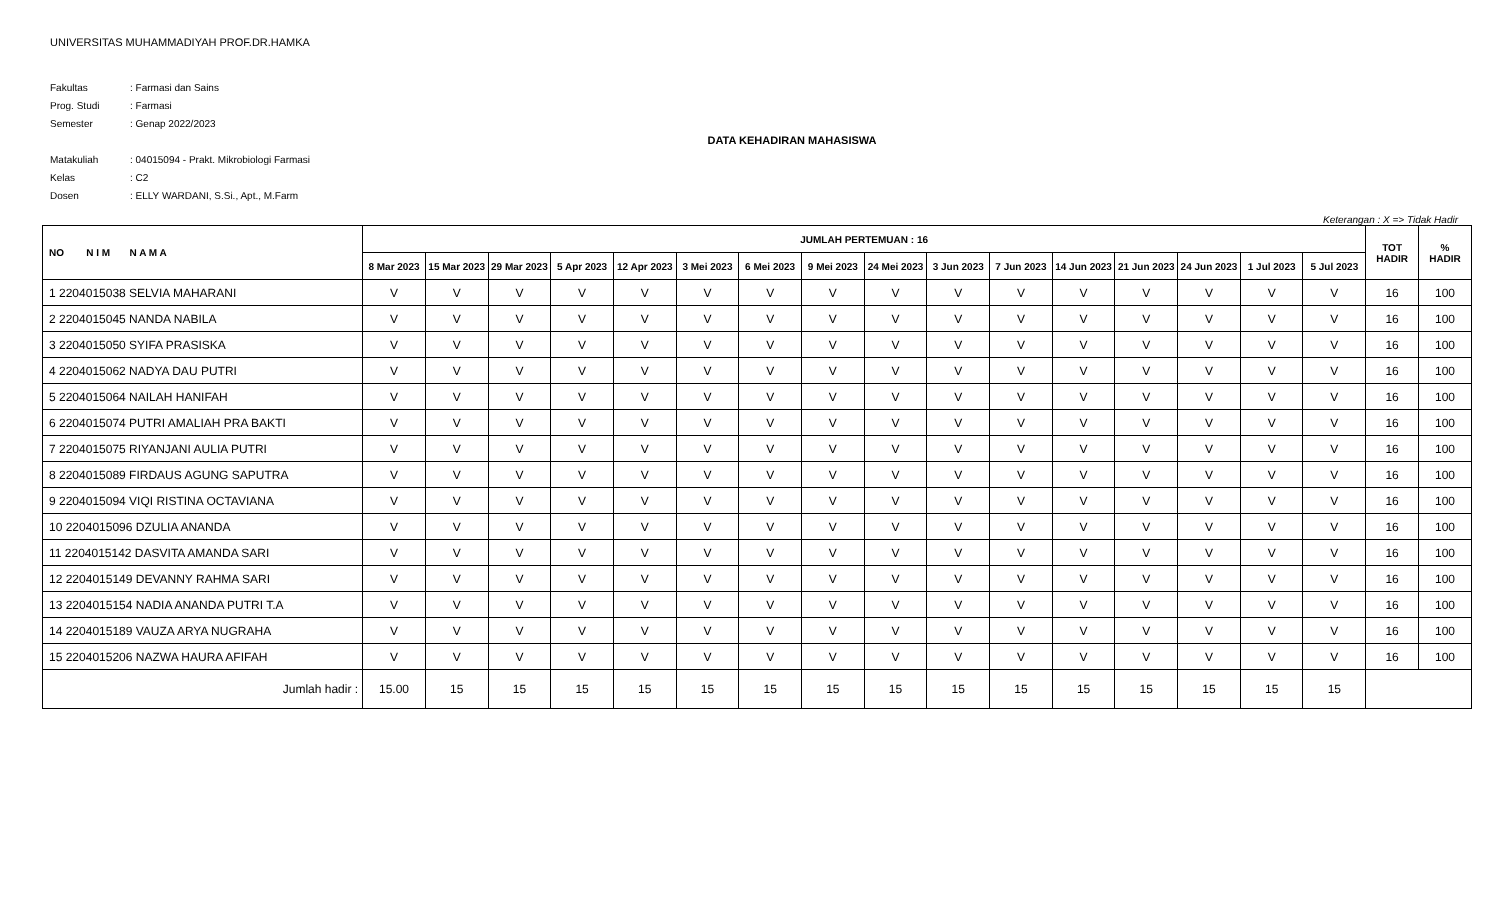UNIVERSITAS MUHAMMADIYAH PROF.DR.HAMKA
| Fakultas | : Farmasi dan Sains |
| Prog. Studi | : Farmasi |
| Semester | : Genap 2022/2023 |
| Matakuliah | : 04015094 - Prakt. Mikrobiologi Farmasi |
| Kelas | : C2 |
| Dosen | : ELLY WARDANI, S.Si., Apt., M.Farm |
DATA KEHADIRAN MAHASISWA
Keterangan : X => Tidak Hadir
| NO N I M N A M A | JUMLAH PERTEMUAN : 16 | | | | | | | | | | | | | | | | TOT HADIR | % HADIR |
| --- | --- | --- | --- | --- | --- | --- | --- | --- | --- | --- | --- | --- | --- | --- | --- | --- | --- | --- |
| | 8 Mar 2023 | 15 Mar 2023 | 29 Mar 2023 | 5 Apr 2023 | 12 Apr 2023 | 3 Mei 2023 | 6 Mei 2023 | 9 Mei 2023 | 24 Mei 2023 | 3 Jun 2023 | 7 Jun 2023 | 14 Jun 2023 | 21 Jun 2023 | 24 Jun 2023 | 1 Jul 2023 | 5 Jul 2023 | | |
| 1 2204015038 SELVIA MAHARANI | V | V | V | V | V | V | V | V | V | V | V | V | V | V | V | V | 16 | 100 |
| 2 2204015045 NANDA NABILA | V | V | V | V | V | V | V | V | V | V | V | V | V | V | V | V | 16 | 100 |
| 3 2204015050 SYIFA PRASISKA | V | V | V | V | V | V | V | V | V | V | V | V | V | V | V | V | 16 | 100 |
| 4 2204015062 NADYA DAU PUTRI | V | V | V | V | V | V | V | V | V | V | V | V | V | V | V | V | 16 | 100 |
| 5 2204015064 NAILAH HANIFAH | V | V | V | V | V | V | V | V | V | V | V | V | V | V | V | V | 16 | 100 |
| 6 2204015074 PUTRI AMALIAH PRA BAKTI | V | V | V | V | V | V | V | V | V | V | V | V | V | V | V | V | 16 | 100 |
| 7 2204015075 RIYANJANI AULIA PUTRI | V | V | V | V | V | V | V | V | V | V | V | V | V | V | V | V | 16 | 100 |
| 8 2204015089 FIRDAUS AGUNG SAPUTRA | V | V | V | V | V | V | V | V | V | V | V | V | V | V | V | V | 16 | 100 |
| 9 2204015094 VIQI RISTINA OCTAVIANA | V | V | V | V | V | V | V | V | V | V | V | V | V | V | V | V | 16 | 100 |
| 10 2204015096 DZULIA ANANDA | V | V | V | V | V | V | V | V | V | V | V | V | V | V | V | V | 16 | 100 |
| 11 2204015142 DASVITA AMANDA SARI | V | V | V | V | V | V | V | V | V | V | V | V | V | V | V | V | 16 | 100 |
| 12 2204015149 DEVANNY RAHMA SARI | V | V | V | V | V | V | V | V | V | V | V | V | V | V | V | V | 16 | 100 |
| 13 2204015154 NADIA ANANDA PUTRI T.A | V | V | V | V | V | V | V | V | V | V | V | V | V | V | V | V | 16 | 100 |
| 14 2204015189 VAUZA ARYA NUGRAHA | V | V | V | V | V | V | V | V | V | V | V | V | V | V | V | V | 16 | 100 |
| 15 2204015206 NAZWA HAURA AFIFAH | V | V | V | V | V | V | V | V | V | V | V | V | V | V | V | V | 16 | 100 |
| Jumlah hadir : | 15.00 | 15 | 15 | 15 | 15 | 15 | 15 | 15 | 15 | 15 | 15 | 15 | 15 | 15 | 15 | 15 | | |